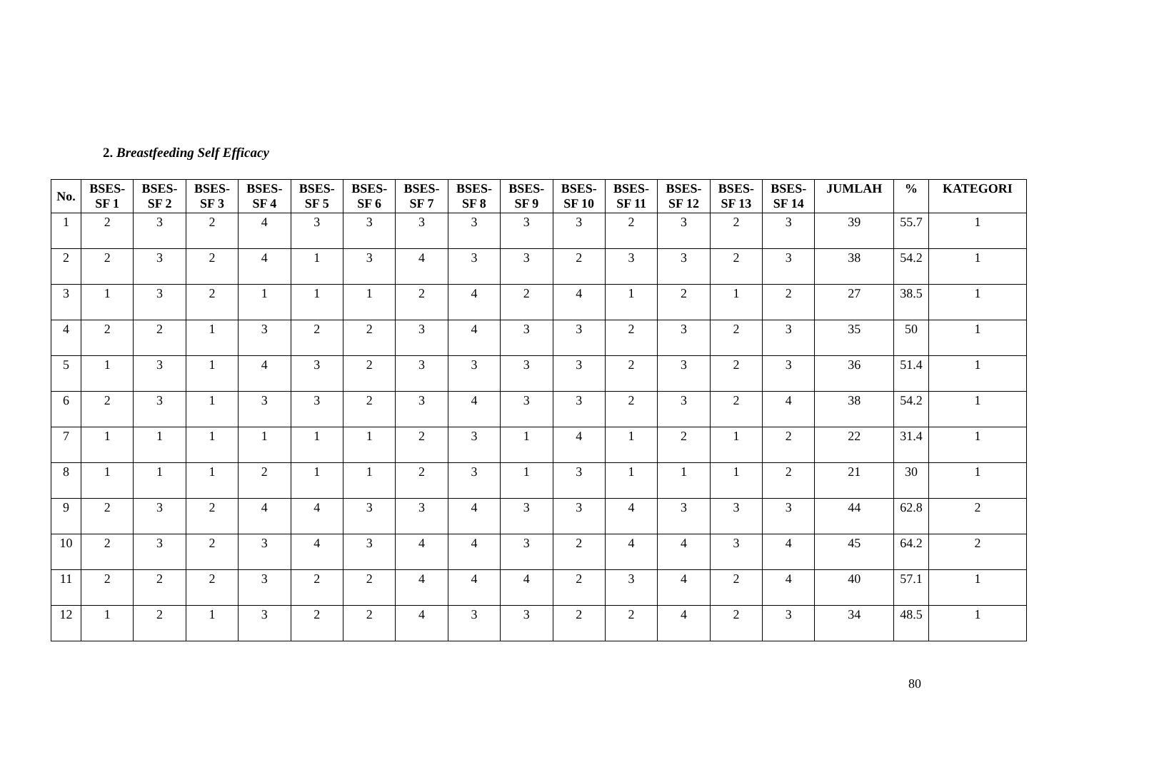2. Breastfeeding Self Efficacy
| No. | BSES- SF 1 | BSES- SF 2 | BSES- SF 3 | BSES- SF 4 | BSES- SF 5 | BSES- SF 6 | BSES- SF 7 | BSES- SF 8 | BSES- SF 9 | BSES- SF 10 | BSES- SF 11 | BSES- SF 12 | BSES- SF 13 | BSES- SF 14 | JUMLAH | % | KATEGORI |
| --- | --- | --- | --- | --- | --- | --- | --- | --- | --- | --- | --- | --- | --- | --- | --- | --- | --- |
| 1 | 2 | 3 | 2 | 4 | 3 | 3 | 3 | 3 | 3 | 3 | 2 | 3 | 2 | 3 | 39 | 55.7 | 1 |
| 2 | 2 | 3 | 2 | 4 | 1 | 3 | 4 | 3 | 3 | 2 | 3 | 3 | 2 | 3 | 38 | 54.2 | 1 |
| 3 | 1 | 3 | 2 | 1 | 1 | 1 | 2 | 4 | 2 | 4 | 1 | 2 | 1 | 2 | 27 | 38.5 | 1 |
| 4 | 2 | 2 | 1 | 3 | 2 | 2 | 3 | 4 | 3 | 3 | 2 | 3 | 2 | 3 | 35 | 50 | 1 |
| 5 | 1 | 3 | 1 | 4 | 3 | 2 | 3 | 3 | 3 | 3 | 2 | 3 | 2 | 3 | 36 | 51.4 | 1 |
| 6 | 2 | 3 | 1 | 3 | 3 | 2 | 3 | 4 | 3 | 3 | 2 | 3 | 2 | 4 | 38 | 54.2 | 1 |
| 7 | 1 | 1 | 1 | 1 | 1 | 1 | 2 | 3 | 1 | 4 | 1 | 2 | 1 | 2 | 22 | 31.4 | 1 |
| 8 | 1 | 1 | 1 | 2 | 1 | 1 | 2 | 3 | 1 | 3 | 1 | 1 | 1 | 2 | 21 | 30 | 1 |
| 9 | 2 | 3 | 2 | 4 | 4 | 3 | 3 | 4 | 3 | 3 | 4 | 3 | 3 | 3 | 44 | 62.8 | 2 |
| 10 | 2 | 3 | 2 | 3 | 4 | 3 | 4 | 4 | 3 | 2 | 4 | 4 | 3 | 4 | 45 | 64.2 | 2 |
| 11 | 2 | 2 | 2 | 3 | 2 | 2 | 4 | 4 | 4 | 2 | 3 | 4 | 2 | 4 | 40 | 57.1 | 1 |
| 12 | 1 | 2 | 1 | 3 | 2 | 2 | 4 | 3 | 3 | 2 | 2 | 4 | 2 | 3 | 34 | 48.5 | 1 |
80